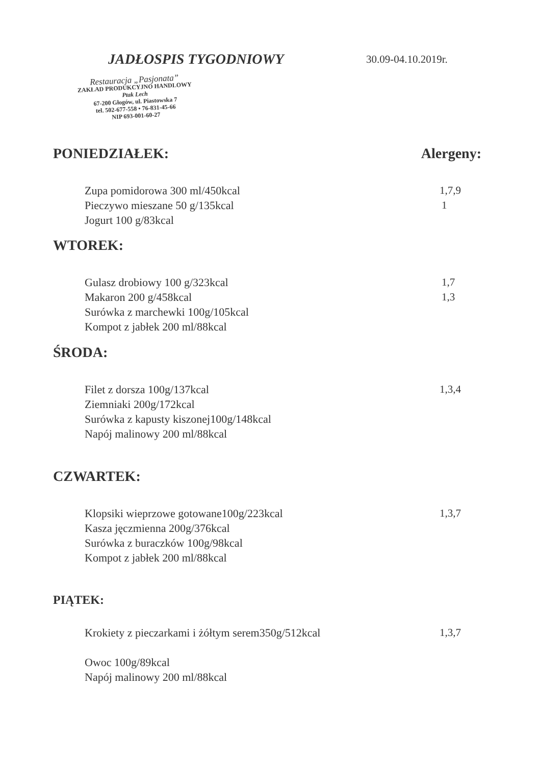JADŁOSPIS TYGODNIOWY 30.09-04.10.2019r.
Restauracja „Pasjonata”
ZAKŁAD PRODUKCYJNO HANDLOWY
Ptak Lech
67-200 Głogów, ul. Piastowska 7
tel. 502-677-558 • 76-831-45-66
NIP 693-001-60-27
PONIEDZIAŁEK: Alergeny:
Zupa pomidorowa 300 ml/450kcal 1,7,9
Pieczywo mieszane 50 g/135kcal 1
Jogurt 100 g/83kcal
WTOREK:
Gulasz drobiowy 100 g/323kcal 1,7
Makaron 200 g/458kcal 1,3
Surówka z marchewki 100g/105kcal
Kompot z jabłek 200 ml/88kcal
ŚRODA:
Filet z dorsza 100g/137kcal 1,3,4
Ziemniaki 200g/172kcal
Surówka z kapusty kiszonej100g/148kcal
Napój malinowy 200 ml/88kcal
CZWARTEK:
Klopsiki wieprzowe gotowane100g/223kcal 1,3,7
Kasza jęczmienna 200g/376kcal
Surówka z buraczków 100g/98kcal
Kompot z jabłek 200 ml/88kcal
PIĄTEK:
Krokiety z pieczarkami i żółtym serem350g/512kcal 1,3,7
Owoc 100g/89kcal
Napój malinowy 200 ml/88kcal